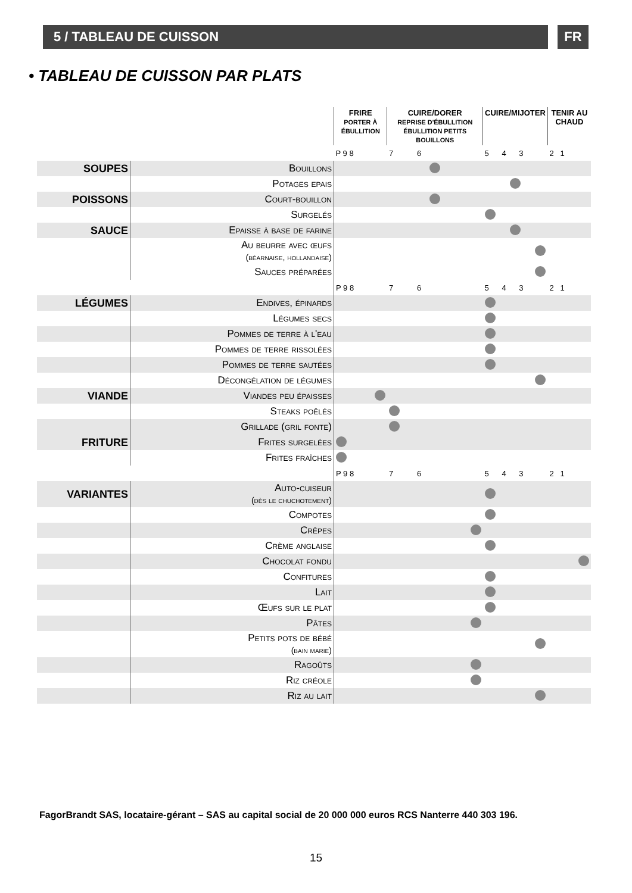5 / TABLEAU DE CUISSON FR
• TABLEAU DE CUISSON PAR PLATS
| | | FRIRE PORTER À ÉBULLITION | CUIRE/DORER REPRISE D'ÉBULLITION ÉBULLITION PETITS BOUILLONS | CUIRE/MIJOTER | TENIR AU CHAUD |
| | | P 9 8 | 7 6 | 5 4 3 | 2 1 |
| SOUPES | Bouillons | | | | |
| | Potages epais | | | | |
| POISSONS | Court-bouillon | | | | |
| | Surgelés | | | | |
| SAUCE | Epaisse à base de farine | | | | |
| | Au beurre avec œufs (béarnaise, hollandaise) | | | | |
| | Sauces préparées | | | | |
| | | P 9 8 | 7 6 | 5 4 3 | 2 1 |
| LÉGUMES | Endives, épinards | | | | |
| | Légumes secs | | | | |
| | Pommes de terre à l'eau | | | | |
| | Pommes de terre rissolées | | | | |
| | Pommes de terre sautées | | | | |
| | Décongélation de légumes | | | | |
| VIANDE | Viandes peu épaisses | | | | |
| | Steaks poêlés | | | | |
| | Grillade (gril fonte) | | | | |
| FRITURE | Frites surgelées | | | | |
| | Frites fraîches | | | | |
| | | P 9 8 | 7 6 | 5 4 3 | 2 1 |
| VARIANTES | Auto-cuiseur (dès le chuchotement) | | | | |
| | Compotes | | | | |
| | Crêpes | | | | |
| | Crème anglaise | | | | |
| | Chocolat fondu | | | | |
| | Confitures | | | | |
| | Lait | | | | |
| | Œufs sur le plat | | | | |
| | Pâtes | | | | |
| | Petits pots de bébé (bain marie) | | | | |
| | Ragoûts | | | | |
| | Riz créole | | | | |
| | Riz au lait | | | | |
FagorBrandt SAS, locataire-gérant – SAS au capital social de 20 000 000 euros RCS Nanterre 440 303 196.
15